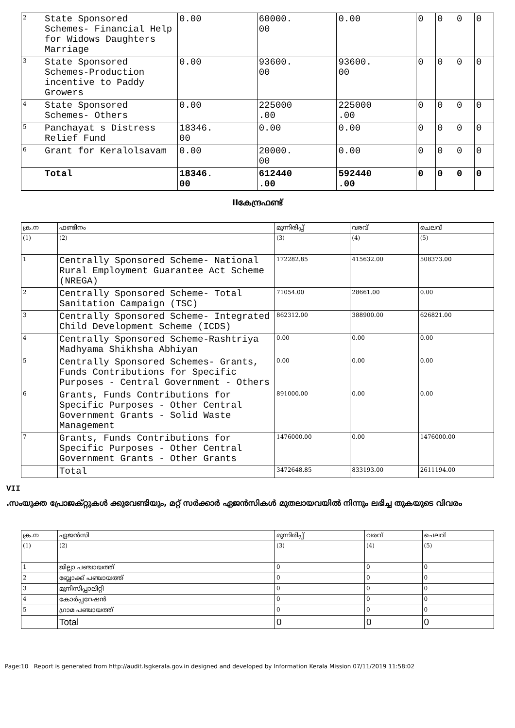| 2 | State Sponsored Schemes- Financial Help for Widows Daughters Marriage | 0.00 | 60000. 00 | 0.00 | 0 | 0 | 0 | 0 |
| 3 | State Sponsored Schemes-Production incentive to Paddy Growers | 0.00 | 93600. 00 | 93600. 00 | 0 | 0 | 0 | 0 |
| 4 | State Sponsored Schemes- Others | 0.00 | 225000 .00 | 225000 .00 | 0 | 0 | 0 | 0 |
| 5 | Panchayat s Distress Relief Fund | 18346. 00 | 0.00 | 0.00 | 0 | 0 | 0 | 0 |
| 6 | Grant for Keralolsavam | 0.00 | 20000. 00 | 0.00 | 0 | 0 | 0 | 0 |
| | Total | 18346. 00 | 612440 .00 | 592440 .00 | 0 | 0 | 0 | 0 |
IIകേന്ദ്രഫണ്ട്
| ക്ര.ന | ഫണ്ടിനം | മുന്നിരിപ്പ് | വരവ് | ചെലവ് |
| (1) | (2) | (3) | (4) | (5) |
| 1 | Centrally Sponsored Scheme- National Rural Employment Guarantee Act Scheme (NREGA) | 172282.85 | 415632.00 | 508373.00 |
| 2 | Centrally Sponsored Scheme- Total Sanitation Campaign (TSC) | 71054.00 | 28661.00 | 0.00 |
| 3 | Centrally Sponsored Scheme- Integrated Child Development Scheme (ICDS) | 862312.00 | 388900.00 | 626821.00 |
| 4 | Centrally Sponsored Scheme-Rashtriya Madhyama Shikhsha Abhiyan | 0.00 | 0.00 | 0.00 |
| 5 | Centrally Sponsored Schemes- Grants, Funds Contributions for Specific Purposes - Central Government - Others | 0.00 | 0.00 | 0.00 |
| 6 | Grants, Funds Contributions for Specific Purposes - Other Central Government Grants - Solid Waste Management | 891000.00 | 0.00 | 0.00 |
| 7 | Grants, Funds Contributions for Specific Purposes - Other Central Government Grants - Other Grants | 1476000.00 | 0.00 | 1476000.00 |
| | Total | 3472648.85 | 833193.00 | 2611194.00 |
VII
.സംയുക്ത പ്രോജക്റ്റുകൾ ക്കുവേണ്ടിയും, മറ്റ് സർക്കാർ ഏജൻസികൾ മുതലായവയിൽ നിന്നും ലഭിച്ച തുകയുടെ വിവരം
| ക്ര.ന | ഏജൻസി | മുന്നിരിപ്പ് | വരവ് | ചെലവ് |
| (1) | (2) | (3) | (4) | (5) |
| 1 | ജില്ലാ പഞ്ചായത്ത് | 0 | 0 | 0 |
| 2 | ബ്ലോക്ക് പഞ്ചായത്ത് | 0 | 0 | 0 |
| 3 | മുനിസിപ്പാലിറ്റി | 0 | 0 | 0 |
| 4 | കോർപ്പറേഷൻ | 0 | 0 | 0 |
| 5 | ഗ്രാമ പഞ്ചായത്ത് | 0 | 0 | 0 |
| | Total | 0 | 0 | 0 |
Page:10 Report is generated from http://audit.lsgkerala.gov.in designed and developed by Information Kerala Mission 07/11/2019 11:58:02